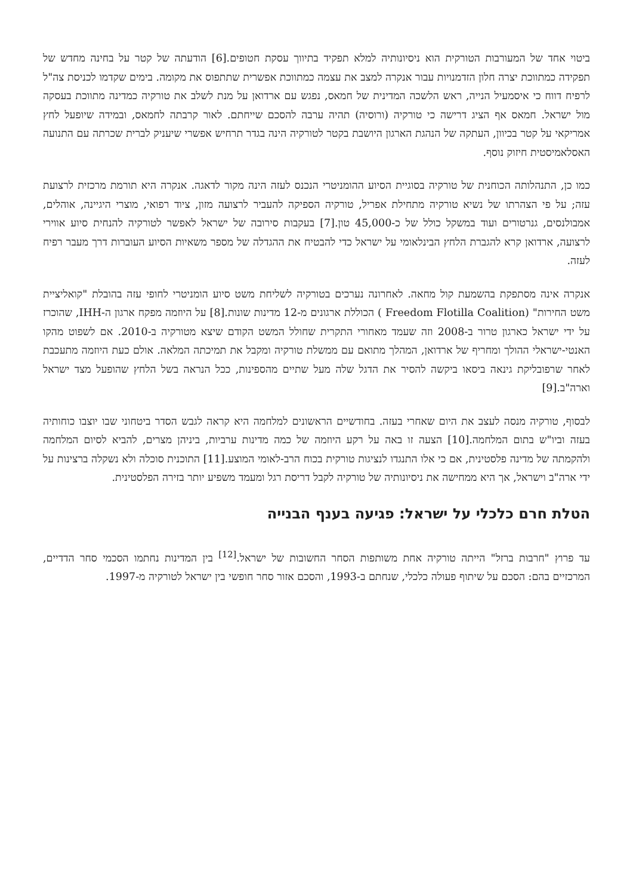ביטוי אחד של המעורבות הטורקית הוא ניסיונותיה למלא תפקיד בתיווך עסקת חטופים.[6] הודעתה של קטר על בחינה מחדש של תפקידה כמתווכת יצרה חלון הזדמנויות עבור אנקרה למצב את עצמה כמתווכת אפשרית שתתפוס את מקומה. בימים שקדמו לכניסת צה"ל לרפיח דווח כי איסמעיל הנייה, ראש הלשכה המדינית של חמאס, נפגש עם ארדואן על מנת לשלב את טורקיה כמדינה מתווכת בעסקה מול ישראל. חמאס אף הציג דרישה כי טורקיה (ורוסיה) תהיה ערבה להסכם שייחתם. לאור קרבתה לחמאס, ובמידה שיופעל לחץ אמריקאי על קטר בכיוון, העתקה של הנהגת הארגון היושבת בקטר לטורקיה הינה בגדר תרחיש אפשרי שיעניק לברית שכרתה עם התנועה האסלאמיסטית חיזוק נוסף.
כמו כן, התנהלותה הכוחנית של טורקיה בסוגיית הסיוע ההומניטרי הנכנס לעזה הינה מקור לדאגה. אנקרה היא תורמת מרכזית לרצועת עזה; על פי הצהרתו של נשיא טורקיה מתחילת אפריל, טורקיה הספיקה להעביר לרצועה מזון, ציוד רפואי, מוצרי היגיינה, אוהלים, אמבולנסים, גנרטורים ועוד במשקל כולל של כ-45,000 טון.[7] בעקבות סירובה של ישראל לאפשר לטורקיה להנחית סיוע אווירי לרצועה, ארדואן קרא להגברת הלחץ הבינלאומי על ישראל כדי להבטיח את ההגדלה של מספר משאיות הסיוע העוברות דרך מעבר רפיח לעזה.
אנקרה אינה מסתפקת בהשמעת קול מחאה. לאחרונה נערכים בטורקיה לשליחת משט סיוע הומניטרי לחופי עזה בהובלת "קואליציית משט החירות" (Freedom Flotilla Coalition ) הכוללת ארגונים מ-12 מדינות שונות.[8] על היוזמה מפקח ארגון ה-IHH, שהוכרז על ידי ישראל כארגון טרור ב-2008 וזה שעמד מאחורי התקרית שחולל המשט הקודם שיצא מטורקיה ב-2010. אם לשפוט מהקו האנטי-ישראלי ההולך ומחריף של ארדואן, המהלך מתואם עם ממשלת טורקיה ומקבל את תמיכתה המלאה. אולם כעת היוזמה מתעכבת לאחר שרפובליקת גינאה ביסאו ביקשה להסיר את הדגל שלה מעל שתיים מהספינות, ככל הנראה בשל הלחץ שהופעל מצד ישראל וארה"ב.[9]
לבסוף, טורקיה מנסה לעצב את היום שאחרי בעזה. בחודשיים הראשונים למלחמה היא קראה לגבש הסדר ביטחוני שבו יוצבו כוחותיה בעזה וביו"ש בתום המלחמה.[10] הצעה זו באה על רקע היוזמה של כמה מדינות ערביות, ביניהן מצרים, להביא לסיום המלחמה ולהקמתה של מדינה פלסטינית, אם כי אלו התנגדו לנציגות טורקית בכוח הרב-לאומי המוצע.[11] התוכנית סוכלה ולא נשקלה ברצינות על ידי ארה"ב וישראל, אך היא ממחישה את ניסיונותיה של טורקיה לקבל דריסת רגל ומעמד משפיע יותר בזירה הפלסטינית.
הטלת חרם כלכלי על ישראל: פגיעה בענף הבנייה
עד פרוץ "חרבות ברזל" הייתה טורקיה אחת משותפות הסחר החשובות של ישראל.<sup>[12]</sup> בין המדינות נחתמו הסכמי סחר הדדיים, המרכזיים בהם: הסכם על שיתוף פעולה כלכלי, שנחתם ב-1993, והסכם אזור סחר חופשי בין ישראל לטורקיה מ-1997.